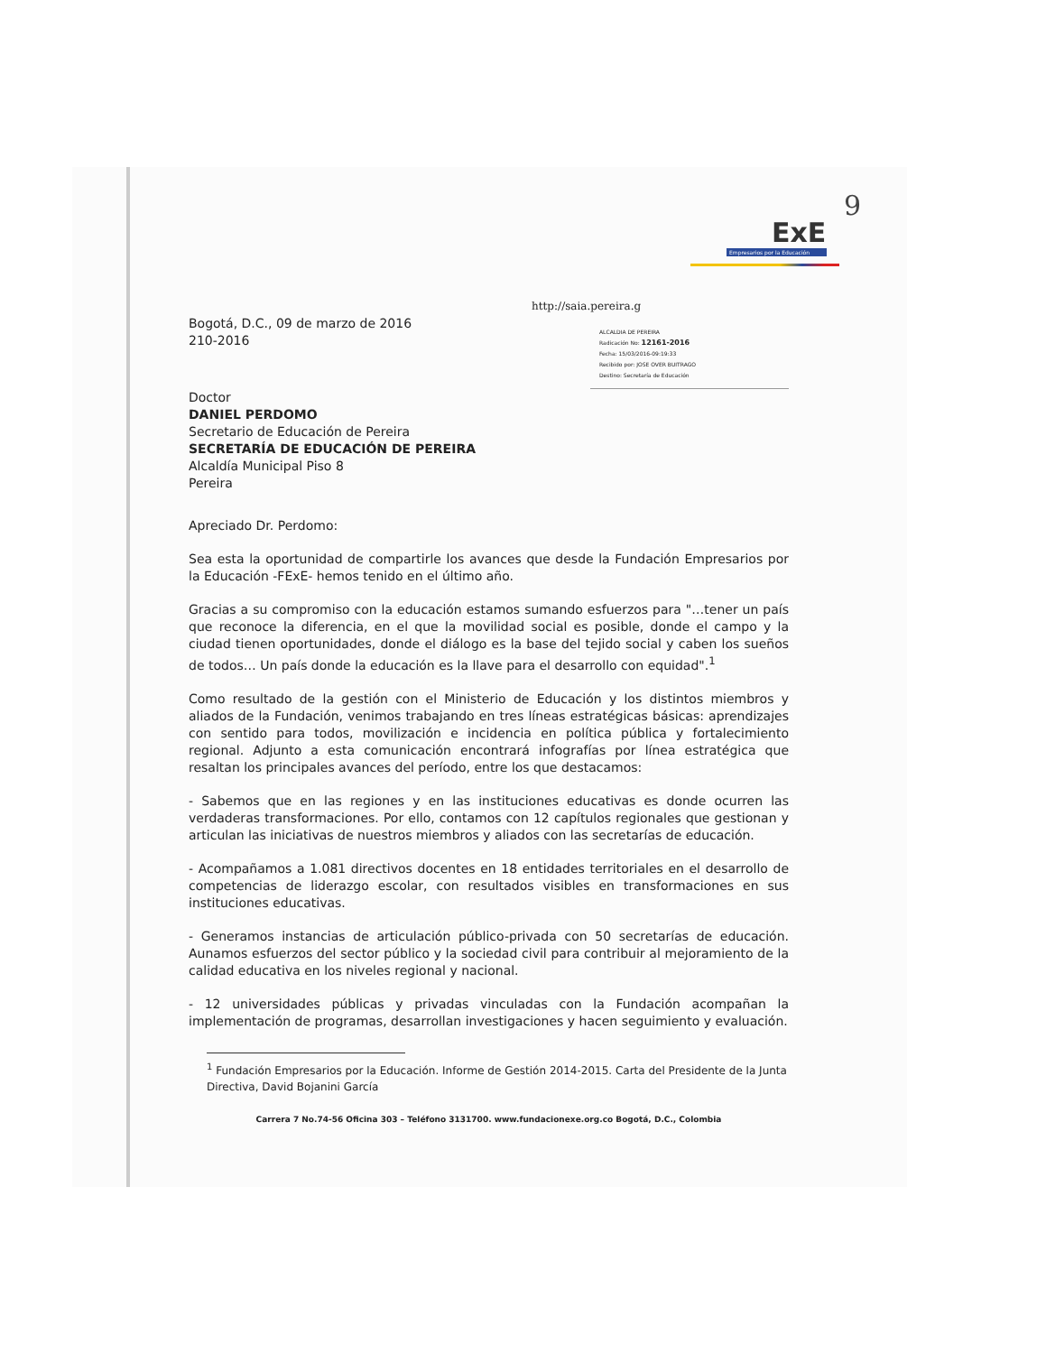9
ExE
Empresarios por la Educación
http://saia.pereira.g
Bogotá, D.C., 09 de marzo de 2016
210-2016
ALCALDIA DE PEREIRA
Radicación No: 12161-2016
Fecha: 15/03/2016-09:19:33
Recibido por: JOSE OVER BUITRAGO
Destino: Secretaría de Educación
Doctor
DANIEL PERDOMO
Secretario de Educación de Pereira
SECRETARÍA DE EDUCACIÓN DE PEREIRA
Alcaldía Municipal Piso 8
Pereira
Apreciado Dr. Perdomo:
Sea esta la oportunidad de compartirle los avances que desde la Fundación Empresarios por la Educación -FExE- hemos tenido en el último año.
Gracias a su compromiso con la educación estamos sumando esfuerzos para "…tener un país que reconoce la diferencia, en el que la movilidad social es posible, donde el campo y la ciudad tienen oportunidades, donde el diálogo es la base del tejido social y caben los sueños de todos… Un país donde la educación es la llave para el desarrollo con equidad".<sup>1</sup>
Como resultado de la gestión con el Ministerio de Educación y los distintos miembros y aliados de la Fundación, venimos trabajando en tres líneas estratégicas básicas: aprendizajes con sentido para todos, movilización e incidencia en política pública y fortalecimiento regional. Adjunto a esta comunicación encontrará infografías por línea estratégica que resaltan los principales avances del período, entre los que destacamos:
- Sabemos que en las regiones y en las instituciones educativas es donde ocurren las verdaderas transformaciones. Por ello, contamos con 12 capítulos regionales que gestionan y articulan las iniciativas de nuestros miembros y aliados con las secretarías de educación.
- Acompañamos a 1.081 directivos docentes en 18 entidades territoriales en el desarrollo de competencias de liderazgo escolar, con resultados visibles en transformaciones en sus instituciones educativas.
- Generamos instancias de articulación público-privada con 50 secretarías de educación. Aunamos esfuerzos del sector público y la sociedad civil para contribuir al mejoramiento de la calidad educativa en los niveles regional y nacional.
- 12 universidades públicas y privadas vinculadas con la Fundación acompañan la implementación de programas, desarrollan investigaciones y hacen seguimiento y evaluación.
<sup>1</sup> Fundación Empresarios por la Educación. Informe de Gestión 2014-2015. Carta del Presidente de la Junta Directiva, David Bojanini García
Carrera 7 No.74-56 Oficina 303 – Teléfono 3131700. www.fundacionexe.org.co Bogotá, D.C., Colombia